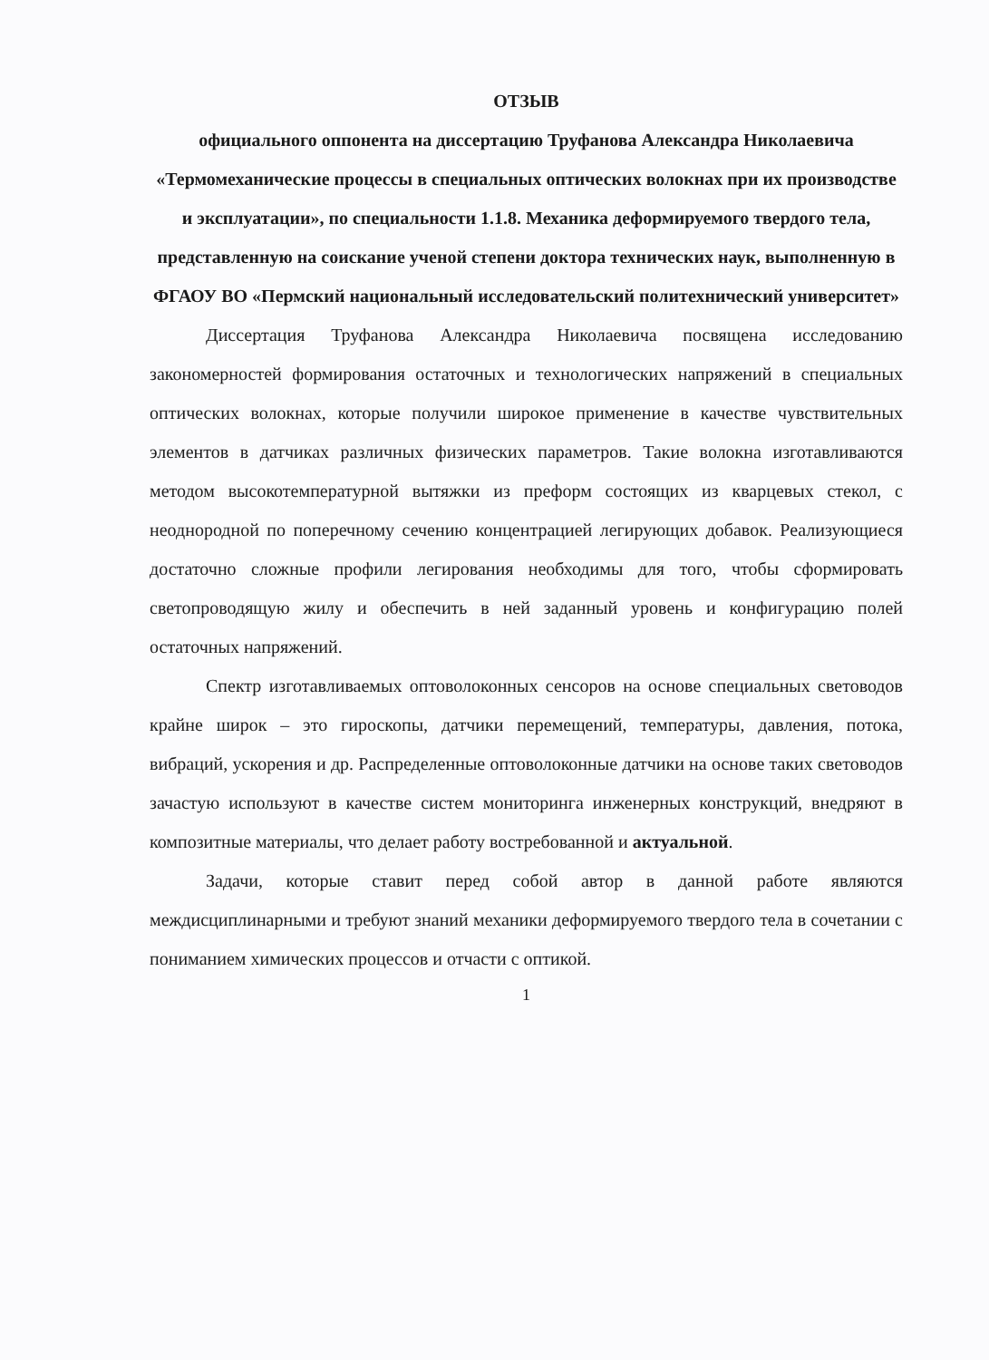ОТЗЫВ
официального оппонента на диссертацию Труфанова Александра Николаевича
«Термомеханические процессы в специальных оптических волокнах при их производстве и эксплуатации», по специальности 1.1.8. Механика деформируемого твердого тела, представленную на соискание ученой степени доктора технических наук, выполненную в ФГАОУ ВО «Пермский национальный исследовательский политехнический университет»
Диссертация Труфанова Александра Николаевича посвящена исследованию закономерностей формирования остаточных и технологических напряжений в специальных оптических волокнах, которые получили широкое применение в качестве чувствительных элементов в датчиках различных физических параметров. Такие волокна изготавливаются методом высокотемпературной вытяжки из преформ состоящих из кварцевых стекол, с неоднородной по поперечному сечению концентрацией легирующих добавок. Реализующиеся достаточно сложные профили легирования необходимы для того, чтобы сформировать светопроводящую жилу и обеспечить в ней заданный уровень и конфигурацию полей остаточных напряжений.
Спектр изготавливаемых оптоволоконных сенсоров на основе специальных световодов крайне широк – это гироскопы, датчики перемещений, температуры, давления, потока, вибраций, ускорения и др. Распределенные оптоволоконные датчики на основе таких световодов зачастую используют в качестве систем мониторинга инженерных конструкций, внедряют в композитные материалы, что делает работу востребованной и актуальной.
Задачи, которые ставит перед собой автор в данной работе являются междисциплинарными и требуют знаний механики деформируемого твердого тела в сочетании с пониманием химических процессов и отчасти с оптикой.
1